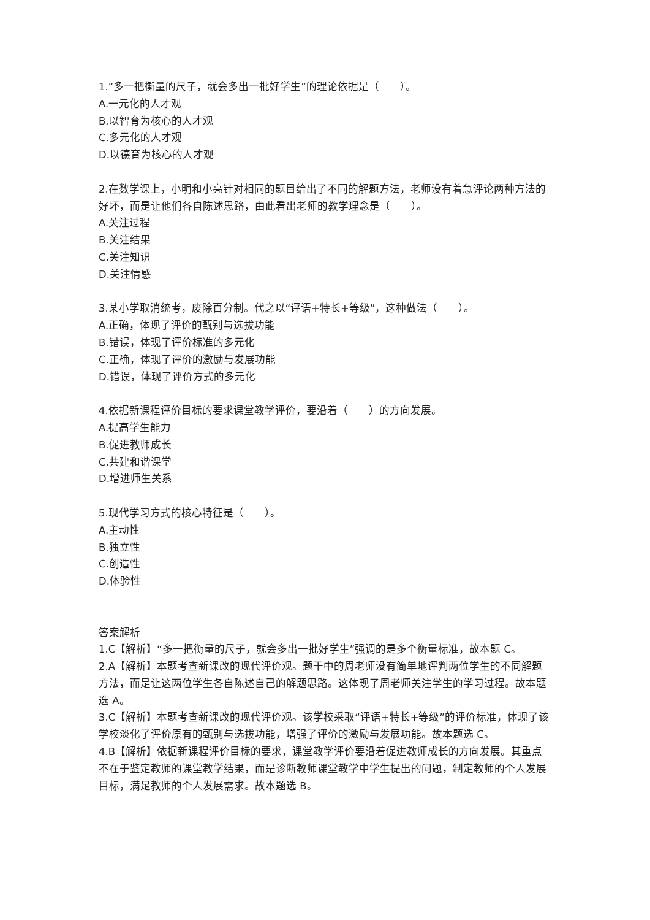1.“多一把衡量的尺子，就会多出一批好学生”的理论依据是（　　）。
A.一元化的人才观
B.以智育为核心的人才观
C.多元化的人才观
D.以德育为核心的人才观
2.在数学课上，小明和小亮针对相同的题目给出了不同的解题方法，老师没有着急评论两种方法的好坏，而是让他们各自陈述思路，由此看出老师的教学理念是（　　）。
A.关注过程
B.关注结果
C.关注知识
D.关注情感
3.某小学取消统考，废除百分制。代之以“评语+特长+等级”，这种做法（　　）。
A.正确，体现了评价的甄别与选拔功能
B.错误，体现了评价标准的多元化
C.正确，体现了评价的激励与发展功能
D.错误，体现了评价方式的多元化
4.依据新课程评价目标的要求课堂教学评价，要沿着（　　）的方向发展。
A.提高学生能力
B.促进教师成长
C.共建和谐课堂
D.增进师生关系
5.现代学习方式的核心特征是（　　）。
A.主动性
B.独立性
C.创造性
D.体验性
答案解析
1.C【解析】“多一把衡量的尺子，就会多出一批好学生”强调的是多个衡量标准，故本题 C。
2.A【解析】本题考查新课改的现代评价观。题干中的周老师没有简单地评判两位学生的不同解题方法，而是让这两位学生各自陈述自己的解题思路。这体现了周老师关注学生的学习过程。故本题选 A。
3.C【解析】本题考查新课改的现代评价观。该学校采取“评语+特长+等级”的评价标准，体现了该学校淡化了评价原有的甄别与选拔功能，增强了评价的激励与发展功能。故本题选 C。
4.B【解析】依据新课程评价目标的要求，课堂教学评价要沿着促进教师成长的方向发展。其重点不在于鉴定教师的课堂教学结果，而是诊断教师课堂教学中学生提出的问题，制定教师的个人发展目标，满足教师的个人发展需求。故本题选 B。